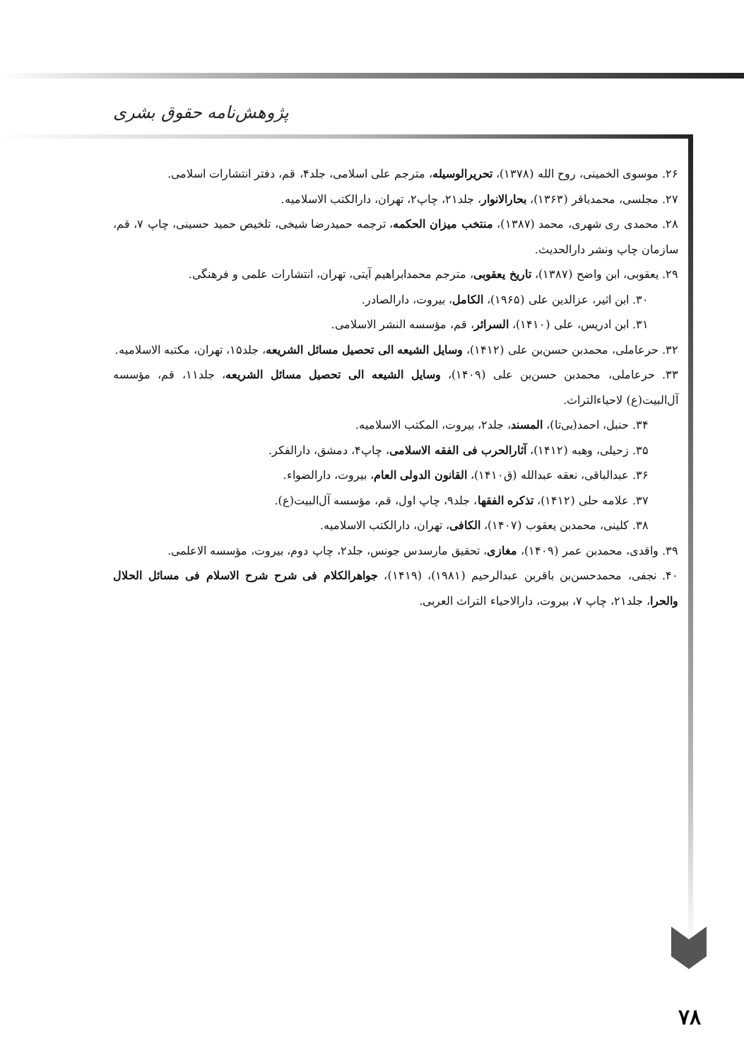پژوهش‌نامه حقوق بشری
۲۶. موسوی الخمینی، روح الله (۱۳۷۸)، تحریرالوسیله، مترجم علی اسلامی، جلد۴، قم، دفتر انتشارات اسلامی.
۲۷. مجلسی، محمدباقر (۱۳۶۳)، بحارالانوار، جلد۲۱، چاپ۲، تهران، دارالکتب الاسلامیه.
۲۸. محمدی ری شهری، محمد (۱۳۸۷)، منتخب میزان الحکمه، ترجمه حمیدرضا شیخی، تلخیص حمید حسینی، چاپ ۷، قم، سازمان چاپ ونشر دارالحدیث.
۲۹. یعقوبی، ابن واضح (۱۳۸۷)، تاریخ یعقوبی، مترجم محمدابراهیم آیتی، تهران، انتشارات علمی و فرهنگی.
۳۰. ابن اثیر، عزالدین علی (۱۹۶۵)، الکامل، بیروت، دارالصادر.
۳۱. ابن ادریس، علی (۱۴۱۰)، السرائر، قم، مؤسسه النشر الاسلامی.
۳۲. حرعاملی، محمدبن حسن‌بن علی (۱۴۱۲)، وسایل الشیعه الی تحصیل مسائل الشریعه، جلد۱۵، تهران، مکتبه الاسلامیه.
۳۳. حرعاملی، محمدبن حسن‌بن علی (۱۴۰۹)، وسایل الشیعه الی تحصیل مسائل الشریعه، جلد۱۱، قم، مؤسسه آل‌البیت(ع) لاحیاءالتراث.
۳۴. حنبل، احمد(بی‌تا)، المسند، جلد۲، بیروت، المکتب الاسلامیه.
۳۵. زحیلی، وهبه (۱۴۱۲)، آثارالحرب فی الفقه الاسلامی، چاپ۴، دمشق، دارالفکر.
۳۶. عبدالباقی، نعقه عبدالله (ق۱۴۱۰)، القانون الدولی العام، بیروت، دارالضواء.
۳۷. علامه حلی (۱۴۱۲)، تذکره الفقها، جلد۹، چاپ اول، قم، مؤسسه آل‌البیت(ع).
۳۸. کلینی، محمدبن یعقوب (۱۴۰۷)، الکافی، تهران، دارالکتب الاسلامیه.
۳۹. واقدی، محمدبن عمر (۱۴۰۹)، مغازی، تحقیق مارسدس جونس، جلد۲، چاپ دوم، بیروت، مؤسسه الاعلمی.
۴۰. نجفی، محمدحسن‌بن باقربن عبدالرحیم (۱۹۸۱)، (۱۴۱۹)، جواهرالکلام فی شرح شرح الاسلام فی مسائل الحلال والحرا، جلد۲۱، چاپ ۷، بیروت، دارالاحیاء التراث العربی.
۷۸